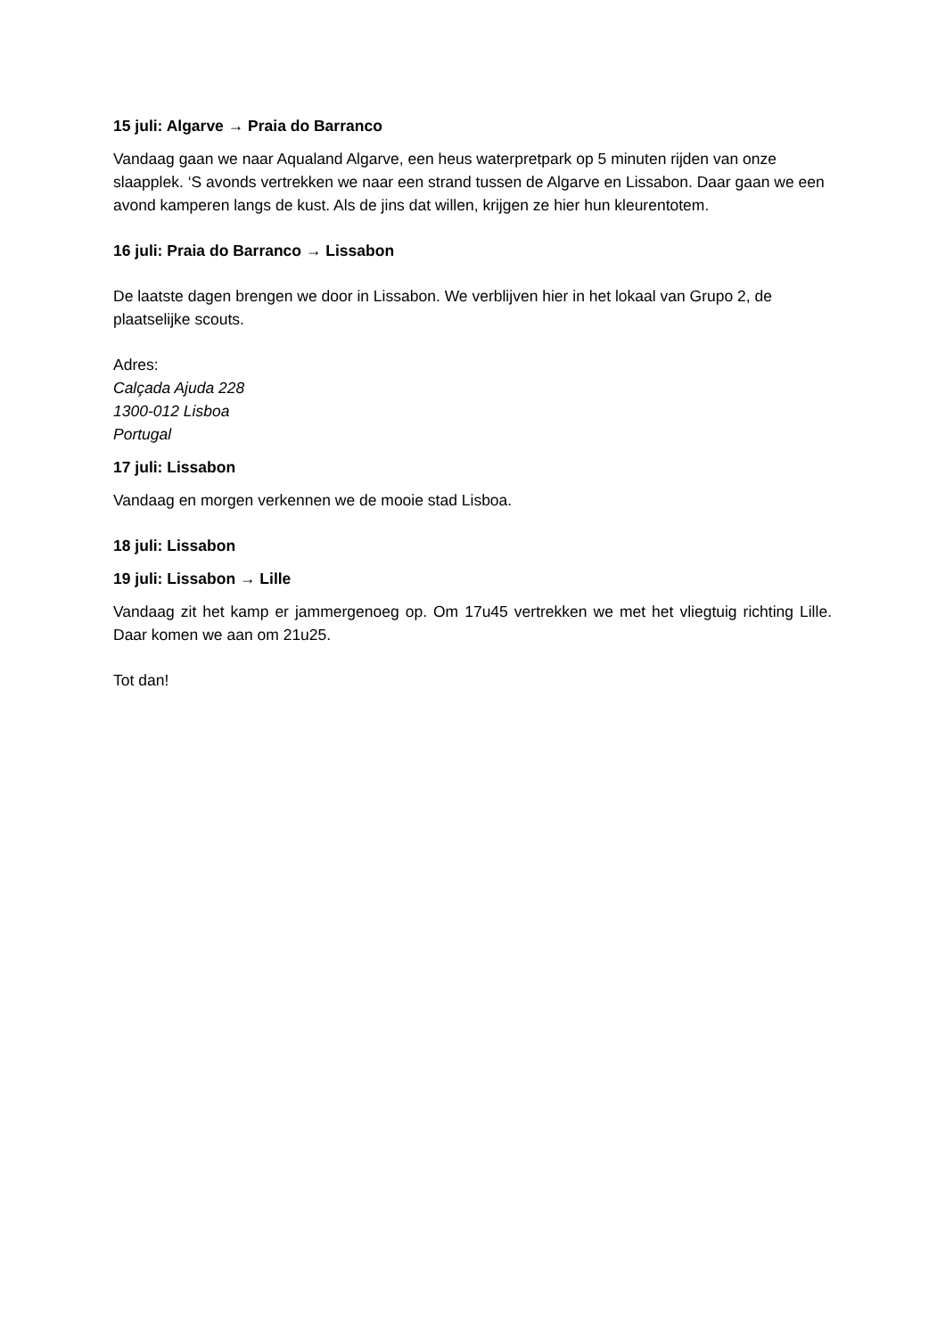15 juli: Algarve → Praia do Barranco
Vandaag gaan we naar Aqualand Algarve, een heus waterpretpark op 5 minuten rijden van onze slaapplek. ‘S avonds vertrekken we naar een strand tussen de Algarve en Lissabon. Daar gaan we een avond kamperen langs de kust. Als de jins dat willen, krijgen ze hier hun kleurentotem.
16 juli: Praia do Barranco → Lissabon
De laatste dagen brengen we door in Lissabon. We verblijven hier in het lokaal van Grupo 2, de plaatselijke scouts.
Adres:
Calçada Ajuda 228
1300-012 Lisboa
Portugal
17 juli: Lissabon
Vandaag en morgen verkennen we de mooie stad Lisboa.
18 juli: Lissabon
19 juli: Lissabon → Lille
Vandaag zit het kamp er jammergenoeg op. Om 17u45 vertrekken we met het vliegtuig richting Lille. Daar komen we aan om 21u25.
Tot dan!